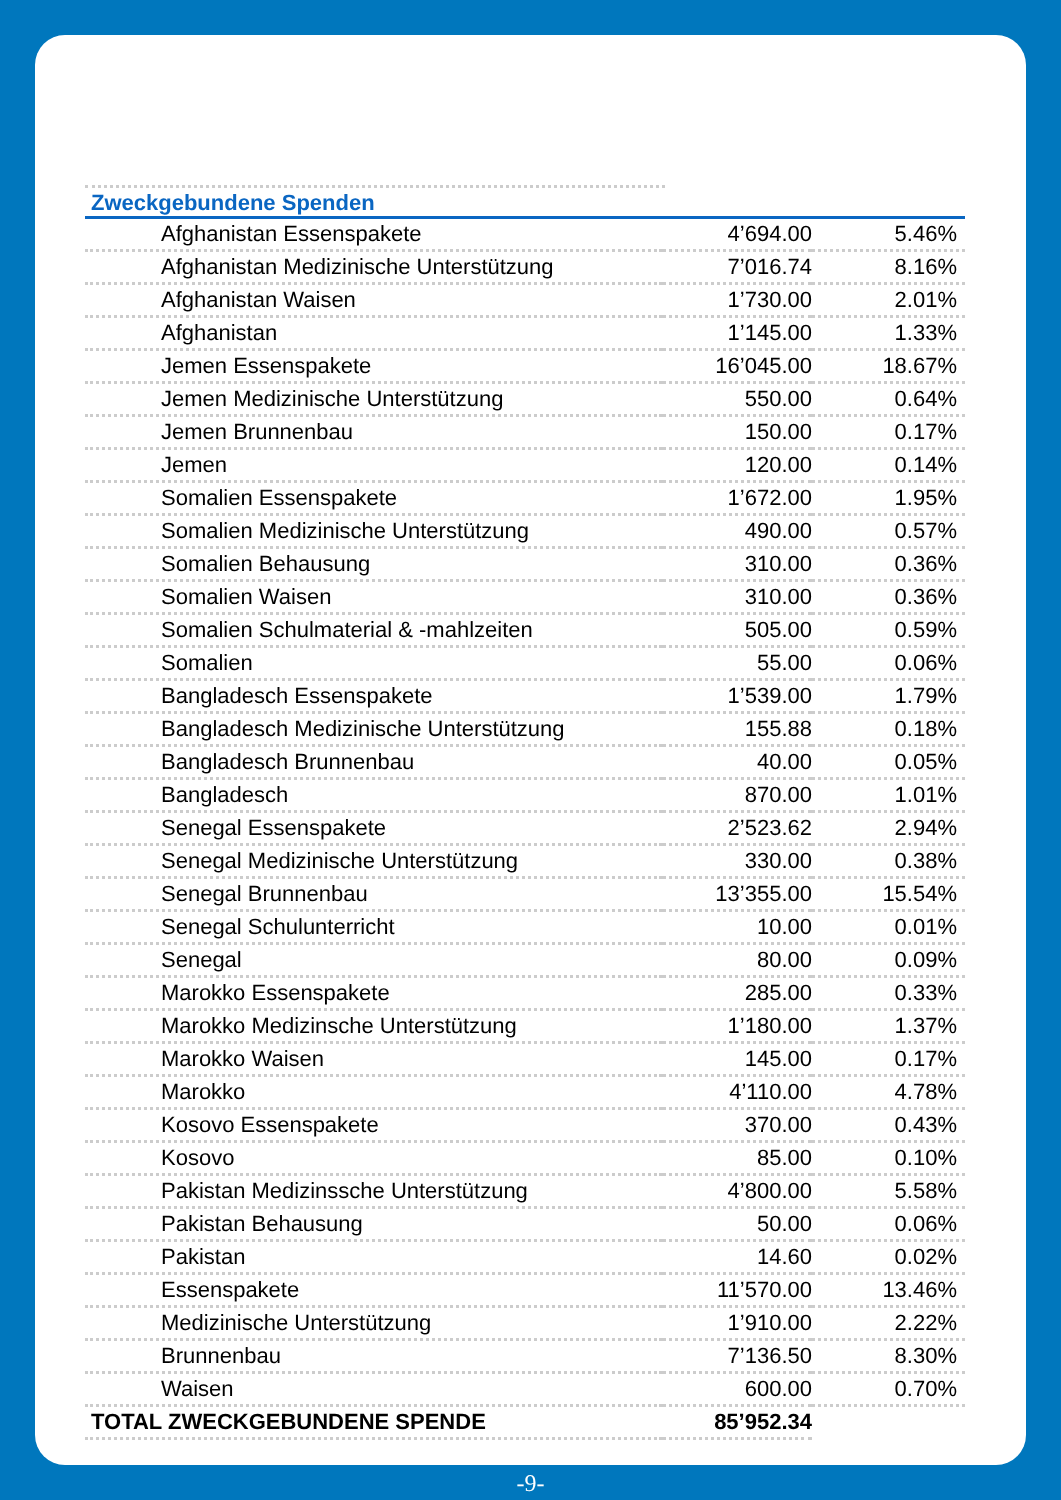Zweckgebundene Spenden
| Afghanistan Essenspakete | 4’694.00 | 5.46% |
| Afghanistan Medizinische Unterstützung | 7’016.74 | 8.16% |
| Afghanistan Waisen | 1’730.00 | 2.01% |
| Afghanistan | 1’145.00 | 1.33% |
| Jemen Essenspakete | 16’045.00 | 18.67% |
| Jemen Medizinische Unterstützung | 550.00 | 0.64% |
| Jemen Brunnenbau | 150.00 | 0.17% |
| Jemen | 120.00 | 0.14% |
| Somalien Essenspakete | 1’672.00 | 1.95% |
| Somalien Medizinische Unterstützung | 490.00 | 0.57% |
| Somalien Behausung | 310.00 | 0.36% |
| Somalien Waisen | 310.00 | 0.36% |
| Somalien Schulmaterial & -mahlzeiten | 505.00 | 0.59% |
| Somalien | 55.00 | 0.06% |
| Bangladesch Essenspakete | 1’539.00 | 1.79% |
| Bangladesch Medizinische Unterstützung | 155.88 | 0.18% |
| Bangladesch Brunnenbau | 40.00 | 0.05% |
| Bangladesch | 870.00 | 1.01% |
| Senegal Essenspakete | 2’523.62 | 2.94% |
| Senegal Medizinische Unterstützung | 330.00 | 0.38% |
| Senegal Brunnenbau | 13’355.00 | 15.54% |
| Senegal Schulunterricht | 10.00 | 0.01% |
| Senegal | 80.00 | 0.09% |
| Marokko Essenspakete | 285.00 | 0.33% |
| Marokko Medizinsche Unterstützung | 1’180.00 | 1.37% |
| Marokko Waisen | 145.00 | 0.17% |
| Marokko | 4’110.00 | 4.78% |
| Kosovo Essenspakete | 370.00 | 0.43% |
| Kosovo | 85.00 | 0.10% |
| Pakistan Medizinssche Unterstützung | 4’800.00 | 5.58% |
| Pakistan Behausung | 50.00 | 0.06% |
| Pakistan | 14.60 | 0.02% |
| Essenspakete | 11’570.00 | 13.46% |
| Medizinische Unterstützung | 1’910.00 | 2.22% |
| Brunnenbau | 7’136.50 | 8.30% |
| Waisen | 600.00 | 0.70% |
| TOTAL ZWECKGEBUNDENE SPENDE | 85’952.34 | |
-9-